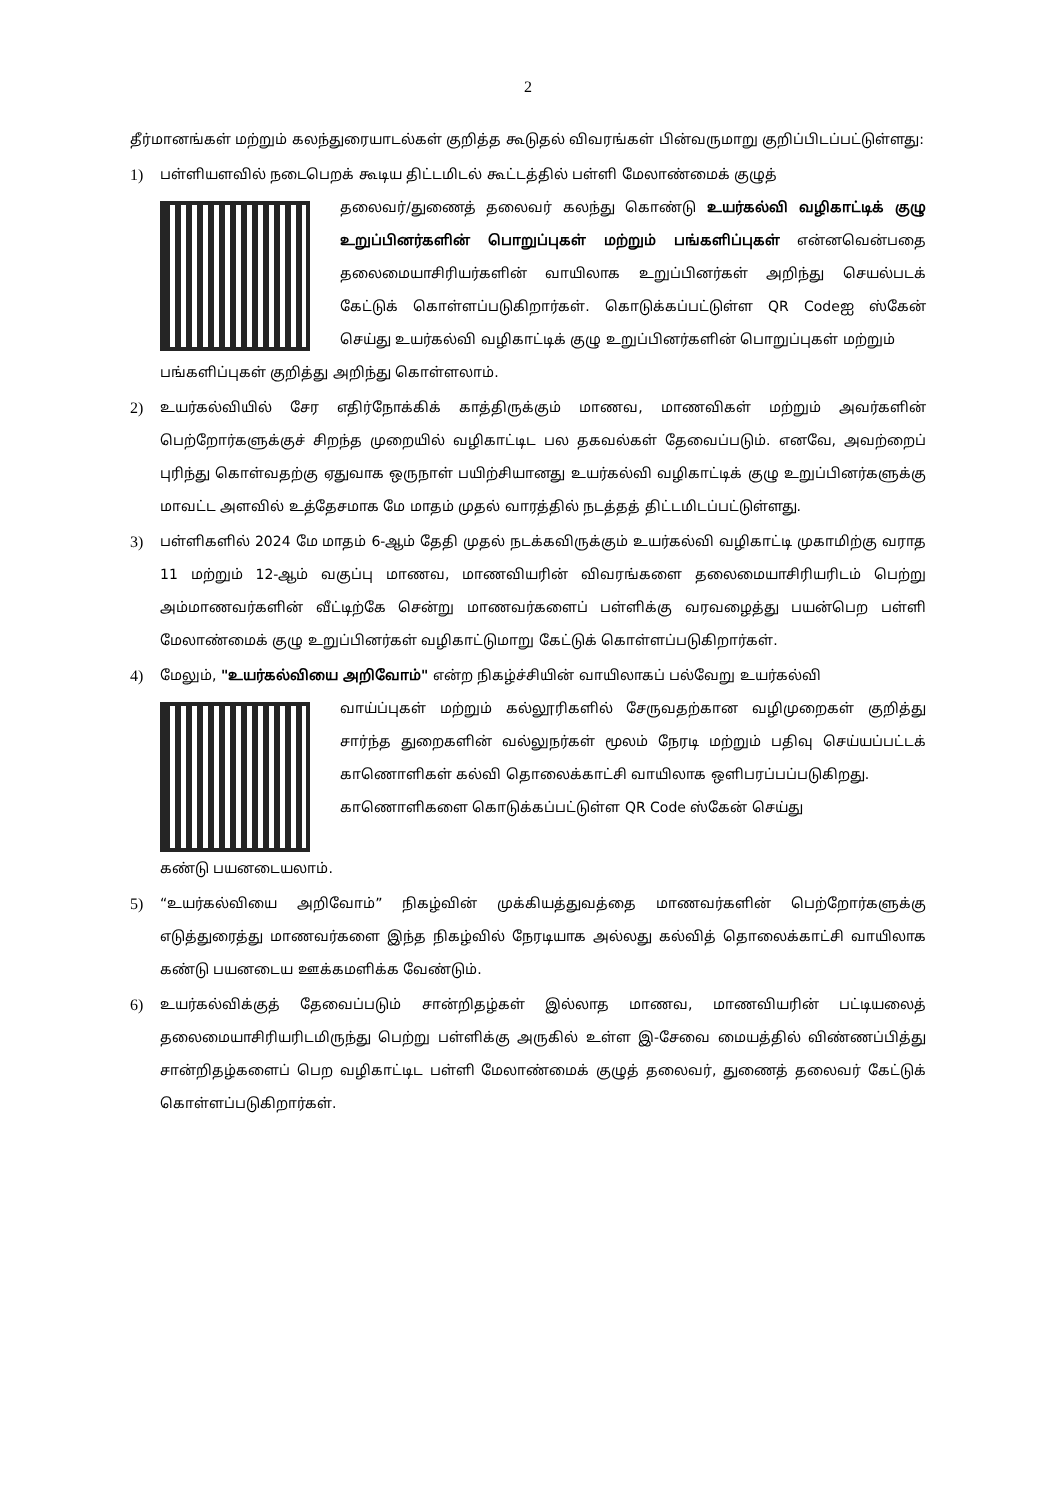2
தீர்மானங்கள் மற்றும் கலந்துரையாடல்கள் குறித்த கூடுதல் விவரங்கள் பின்வருமாறு குறிப்பிடப்பட்டுள்ளது:
1) பள்ளியளவில் நடைபெறக் கூடிய திட்டமிடல் கூட்டத்தில் பள்ளி மேலாண்மைக் குழுத்
தலைவர்/துணைத் தலைவர் கலந்து கொண்டு உயர்கல்வி வழிகாட்டிக் குழு உறுப்பினர்களின் பொறுப்புகள் மற்றும் பங்களிப்புகள் என்னவென்பதை தலைமையாசிரியர்களின் வாயிலாக உறுப்பினர்கள் அறிந்து செயல்படக் கேட்டுக் கொள்ளப்படுகிறார்கள். கொடுக்கப்பட்டுள்ள QR Codeஐ ஸ்கேன் செய்து உயர்கல்வி வழிகாட்டிக் குழு உறுப்பினர்களின் பொறுப்புகள் மற்றும்
பங்களிப்புகள் குறித்து அறிந்து கொள்ளலாம்.
2) உயர்கல்வியில் சேர எதிர்நோக்கிக் காத்திருக்கும் மாணவ, மாணவிகள் மற்றும் அவர்களின் பெற்றோர்களுக்குச் சிறந்த முறையில் வழிகாட்டிட பல தகவல்கள் தேவைப்படும். எனவே, அவற்றைப் புரிந்து கொள்வதற்கு ஏதுவாக ஒருநாள் பயிற்சியானது உயர்கல்வி வழிகாட்டிக் குழு உறுப்பினர்களுக்கு மாவட்ட அளவில் உத்தேசமாக மே மாதம் முதல் வாரத்தில் நடத்தத் திட்டமிடப்பட்டுள்ளது.
3) பள்ளிகளில் 2024 மே மாதம் 6-ஆம் தேதி முதல் நடக்கவிருக்கும் உயர்கல்வி வழிகாட்டி முகாமிற்கு வராத 11 மற்றும் 12-ஆம் வகுப்பு மாணவ, மாணவியரின் விவரங்களை தலைமையாசிரியரிடம் பெற்று அம்மாணவர்களின் வீட்டிற்கே சென்று மாணவர்களைப் பள்ளிக்கு வரவழைத்து பயன்பெற பள்ளி மேலாண்மைக் குழு உறுப்பினர்கள் வழிகாட்டுமாறு கேட்டுக் கொள்ளப்படுகிறார்கள்.
4) மேலும், "உயர்கல்வியை அறிவோம்" என்ற நிகழ்ச்சியின் வாயிலாகப் பல்வேறு உயர்கல்வி
வாய்ப்புகள் மற்றும் கல்லூரிகளில் சேருவதற்கான வழிமுறைகள் குறித்து சார்ந்த துறைகளின் வல்லுநர்கள் மூலம் நேரடி மற்றும் பதிவு செய்யப்பட்டக் காணொளிகள் கல்வி தொலைக்காட்சி வாயிலாக ஒளிபரப்பப்படுகிறது.
காணொளிகளை கொடுக்கப்பட்டுள்ள QR Code ஸ்கேன் செய்து
கண்டு பயனடையலாம்.
5) “உயர்கல்வியை அறிவோம்” நிகழ்வின் முக்கியத்துவத்தை மாணவர்களின் பெற்றோர்களுக்கு எடுத்துரைத்து மாணவர்களை இந்த நிகழ்வில் நேரடியாக அல்லது கல்வித் தொலைக்காட்சி வாயிலாக கண்டு பயனடைய ஊக்கமளிக்க வேண்டும்.
6) உயர்கல்விக்குத் தேவைப்படும் சான்றிதழ்கள் இல்லாத மாணவ, மாணவியரின் பட்டியலைத் தலைமையாசிரியரிடமிருந்து பெற்று பள்ளிக்கு அருகில் உள்ள இ-சேவை மையத்தில் விண்ணப்பித்து சான்றிதழ்களைப் பெற வழிகாட்டிட பள்ளி மேலாண்மைக் குழுத் தலைவர், துணைத் தலைவர் கேட்டுக் கொள்ளப்படுகிறார்கள்.